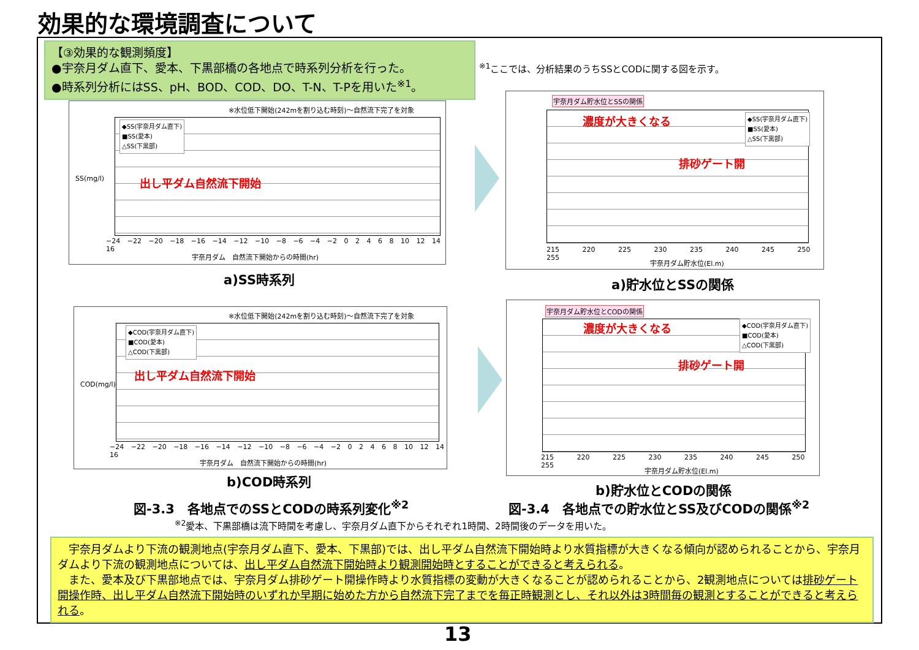効果的な環境調査について
【③効果的な観測頻度】
●宇奈月ダム直下、愛本、下黒部橋の各地点で時系列分析を行った。
●時系列分析にはSS、pH、BOD、COD、DO、T-N、T-Pを用いた<sup>※1</sup>。
<sup>※1</sup>ここでは、分析結果のうちSSとCODに関する図を示す。
※水位低下開始(242mを割り込む時刻)～自然流下完了を対象
◆SS(宇奈月ダム直下)
■SS(愛本)
△SS(下黒部)
出し平ダム自然流下開始
SS(mg/l)
−24 −22 −20 −18 −16 −14 −12 −10 −8 −6 −4 −2 0 2 4 6 8 10 12 14 16
宇奈月ダム　自然流下開始からの時間(hr)
a)SS時系列
宇奈月ダム貯水位とSSの関係
◆SS(宇奈月ダム直下)
■SS(愛本)
△SS(下黒部)
濃度が大きくなる
排砂ゲート開
215 220 225 230 235 240 245 250 255
宇奈月ダム貯水位(El.m)
a)貯水位とSSの関係
※水位低下開始(242mを割り込む時刻)～自然流下完了を対象
◆COD(宇奈月ダム直下)
■COD(愛本)
△COD(下黒部)
出し平ダム自然流下開始
COD(mg/l)
−24 −22 −20 −18 −16 −14 −12 −10 −8 −6 −4 −2 0 2 4 6 8 10 12 14 16
宇奈月ダム　自然流下開始からの時間(hr)
b)COD時系列
宇奈月ダム貯水位とCODの関係
◆COD(宇奈月ダム直下)
■COD(愛本)
△COD(下黒部)
濃度が大きくなる
排砂ゲート開
215 220 225 230 235 240 245 250 255
宇奈月ダム貯水位(El.m)
b)貯水位とCODの関係
図-3.3　各地点でのSSとCODの時系列変化<sup>※2</sup>
図-3.4　各地点での貯水位とSS及びCODの関係<sup>※2</sup>
<sup>※2</sup>愛本、下黒部橋は流下時間を考慮し、宇奈月ダム直下からそれぞれ1時間、2時間後のデータを用いた。
　宇奈月ダムより下流の観測地点(宇奈月ダム直下、愛本、下黒部)では、出し平ダム自然流下開始時より水質指標が大きくなる傾向が認められることから、宇奈月ダムより下流の観測地点については、出し平ダム自然流下開始時より観測開始時とすることができると考えられる。
　また、愛本及び下黒部地点では、宇奈月ダム排砂ゲート開操作時より水質指標の変動が大きくなることが認められることから、2観測地点については排砂ゲート開操作時、出し平ダム自然流下開始時のいずれか早期に始めた方から自然流下完了までを毎正時観測とし、それ以外は3時間毎の観測とすることができると考えられる。
13